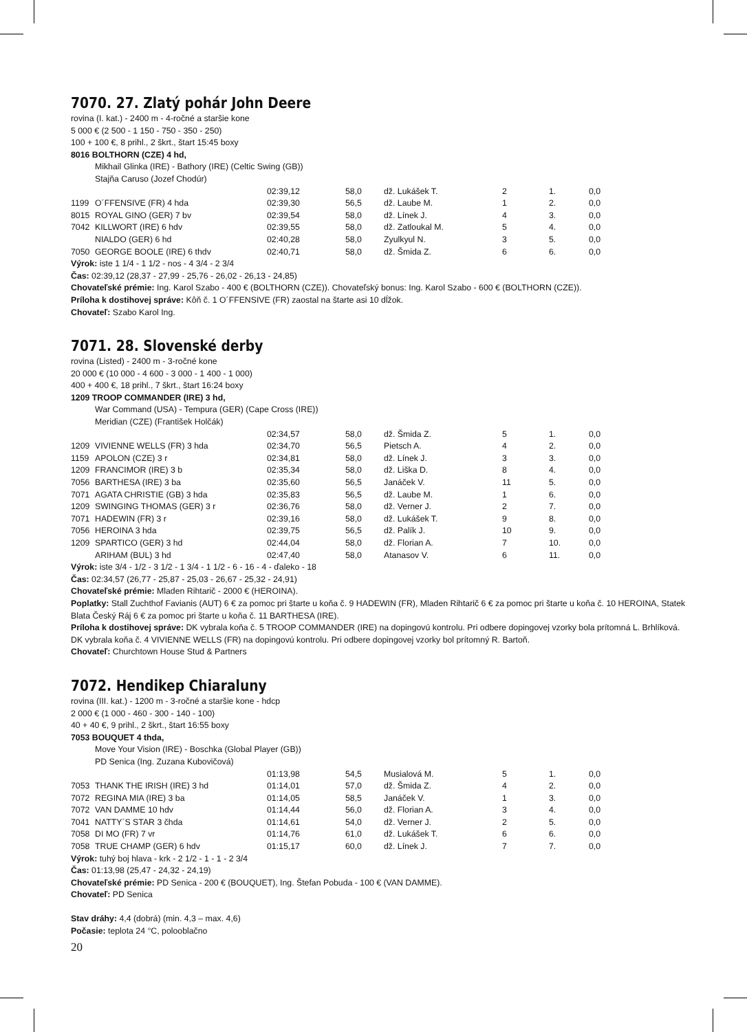7070. 27. Zlatý pohár John Deere
rovina (I. kat.) - 2400 m - 4-ročné a staršie kone
5 000 € (2 500 - 1 150 - 750 - 350 - 250)
100 + 100 €, 8 prihl., 2 škrt., štart 15:45 boxy
8016 BOLTHORN (CZE) 4 hd,
Mikhail Glinka (IRE) - Bathory (IRE) (Celtic Swing (GB))
Stajňa Caruso (Jozef Chodúr)
| | | 02:39,12 | 58,0 | dž. Lukášek T. | 2 | 1. | 0,0 |
| 1199 | O´FFENSIVE (FR) 4 hda | 02:39,30 | 56,5 | dž. Laube M. | 1 | 2. | 0,0 |
| 8015 | ROYAL GINO (GER) 7 bv | 02:39,54 | 58,0 | dž. Línek J. | 4 | 3. | 0,0 |
| 7042 | KILLWORT (IRE) 6 hdv | 02:39,55 | 58,0 | dž. Zatloukal M. | 5 | 4. | 0,0 |
| | NIALDO (GER) 6 hd | 02:40,28 | 58,0 | Zyulkyul N. | 3 | 5. | 0,0 |
| 7050 | GEORGE BOOLE (IRE) 6 thdv | 02:40,71 | 58,0 | dž. Šmida Z. | 6 | 6. | 0,0 |
Výrok: iste 1 1/4 - 1 1/2 - nos - 4 3/4 - 2 3/4
Čas: 02:39,12 (28,37 - 27,99 - 25,76 - 26,02 - 26,13 - 24,85)
Chovateľské prémie: Ing. Karol Szabo - 400 € (BOLTHORN (CZE)). Chovateľský bonus: Ing. Karol Szabo - 600 € (BOLTHORN (CZE)).
Príloha k dostihovej správe: Kôň č. 1 O´FFENSIVE (FR) zaostal na štarte asi 10 dĺžok.
Chovateľ: Szabo Karol Ing.
7071. 28. Slovenské derby
rovina (Listed) - 2400 m - 3-ročné kone
20 000 € (10 000 - 4 600 - 3 000 - 1 400 - 1 000)
400 + 400 €, 18 prihl., 7 škrt., štart 16:24 boxy
1209 TROOP COMMANDER (IRE) 3 hd,
War Command (USA) - Tempura (GER) (Cape Cross (IRE))
Meridian (CZE) (František Holčák)
| | | 02:34,57 | 58,0 | dž. Šmida Z. | 5 | 1. | 0,0 |
| 1209 | VIVIENNE WELLS (FR) 3 hda | 02:34,70 | 56,5 | Pietsch A. | 4 | 2. | 0,0 |
| 1159 | APOLON (CZE) 3 r | 02:34,81 | 58,0 | dž. Línek J. | 3 | 3. | 0,0 |
| 1209 | FRANCIMOR (IRE) 3 b | 02:35,34 | 58,0 | dž. Liška D. | 8 | 4. | 0,0 |
| 7056 | BARTHESA (IRE) 3 ba | 02:35,60 | 56,5 | Janáček V. | 11 | 5. | 0,0 |
| 7071 | AGATA CHRISTIE (GB) 3 hda | 02:35,83 | 56,5 | dž. Laube M. | 1 | 6. | 0,0 |
| 1209 | SWINGING THOMAS (GER) 3 r | 02:36,76 | 58,0 | dž. Verner J. | 2 | 7. | 0,0 |
| 7071 | HADEWIN (FR) 3 r | 02:39,16 | 58,0 | dž. Lukášek T. | 9 | 8. | 0,0 |
| 7056 | HEROINA 3 hda | 02:39,75 | 56,5 | dž. Palík J. | 10 | 9. | 0,0 |
| 1209 | SPARTICO (GER) 3 hd | 02:44,04 | 58,0 | dž. Florian A. | 7 | 10. | 0,0 |
| | ARIHAM (BUL) 3 hd | 02:47,40 | 58,0 | Atanasov V. | 6 | 11. | 0,0 |
Výrok: iste 3/4 - 1/2 - 3 1/2 - 1 3/4 - 1 1/2 - 6 - 16 - 4 - ďaleko - 18
Čas: 02:34,57 (26,77 - 25,87 - 25,03 - 26,67 - 25,32 - 24,91)
Chovateľské prémie: Mladen Rihtarič - 2000 € (HEROINA).
Poplatky: Stall Zuchthof Favianis (AUT) 6 € za pomoc pri štarte u koňa č. 9 HADEWIN (FR), Mladen Rihtarič 6 € za pomoc pri štarte u koňa č. 10 HEROINA, Statek Blata Český Ráj 6 € za pomoc pri štarte u koňa č. 11 BARTHESA (IRE).
Príloha k dostihovej správe: DK vybrala koňa č. 5 TROOP COMMANDER (IRE) na dopingovú kontrolu. Pri odbere dopingovej vzorky bola prítomná L. Brhlíková. DK vybrala koňa č. 4 VIVIENNE WELLS (FR) na dopingovú kontrolu. Pri odbere dopingovej vzorky bol prítomný R. Bartoň.
Chovateľ: Churchtown House Stud & Partners
7072. Hendikep Chiaraluny
rovina (III. kat.) - 1200 m - 3-ročné a staršie kone - hdcp
2 000 € (1 000 - 460 - 300 - 140 - 100)
40 + 40 €, 9 prihl., 2 škrt., štart 16:55 boxy
7053 BOUQUET 4 thda,
Move Your Vision (IRE) - Boschka (Global Player (GB))
PD Senica (Ing. Zuzana Kubovičová)
| | | 01:13,98 | 54,5 | Musialová M. | 5 | 1. | 0,0 |
| 7053 | THANK THE IRISH (IRE) 3 hd | 01:14,01 | 57,0 | dž. Šmida Z. | 4 | 2. | 0,0 |
| 7072 | REGINA MIA (IRE) 3 ba | 01:14,05 | 58,5 | Janáček V. | 1 | 3. | 0,0 |
| 7072 | VAN DAMME 10 hdv | 01:14,44 | 56,0 | dž. Florian A. | 3 | 4. | 0,0 |
| 7041 | NATTY´S STAR 3 čhda | 01:14,61 | 54,0 | dž. Verner J. | 2 | 5. | 0,0 |
| 7058 | DI MO (FR) 7 vr | 01:14,76 | 61,0 | dž. Lukášek T. | 6 | 6. | 0,0 |
| 7058 | TRUE CHAMP (GER) 6 hdv | 01:15,17 | 60,0 | dž. Línek J. | 7 | 7. | 0,0 |
Výrok: tuhý boj hlava - krk - 2 1/2 - 1 - 1 - 2 3/4
Čas: 01:13,98 (25,47 - 24,32 - 24,19)
Chovateľské prémie: PD Senica - 200 € (BOUQUET), Ing. Štefan Pobuda - 100 € (VAN DAMME).
Chovateľ: PD Senica
Stav dráhy: 4,4 (dobrá) (min. 4,3 – max. 4,6)
Počasie: teplota 24 °C, polooblačno
20